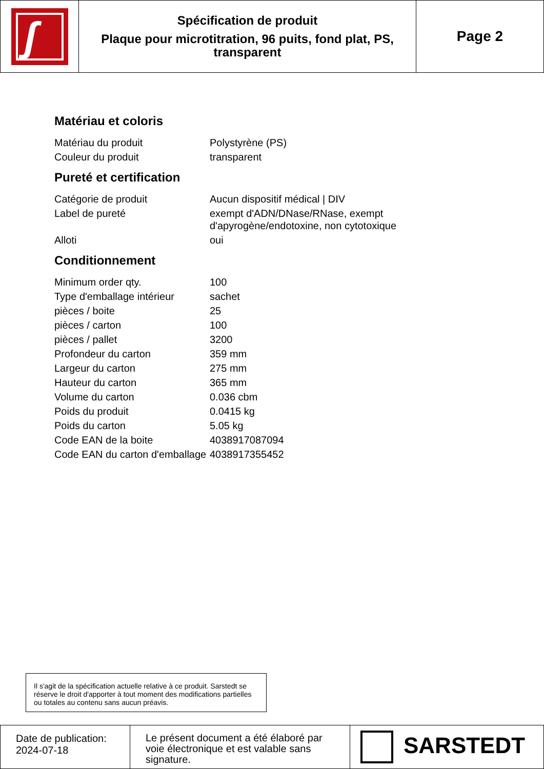| ʃ | Spécification de produit Plaque pour microtitration, 96 puits, fond plat, PS, transparent | Page 2 |
Matériau et coloris
| Matériau du produit | Polystyrène (PS) |
| Couleur du produit | transparent |
Pureté et certification
| Catégorie de produit | Aucun dispositif médical / DIV |
| Label de pureté | exempt d'ADN/DNase/RNase, exempt d'apyrogène/endotoxine, non cytotoxique |
| Alloti | oui |
Conditionnement
| Minimum order qty. | 100 |
| Type d'emballage intérieur | sachet |
| pièces / boite | 25 |
| pièces / carton | 100 |
| pièces / pallet | 3200 |
| Profondeur du carton | 359 mm |
| Largeur du carton | 275 mm |
| Hauteur du carton | 365 mm |
| Volume du carton | 0.036 cbm |
| Poids du produit | 0.0415 kg |
| Poids du carton | 5.05 kg |
| Code EAN de la boite | 4038917087094 |
| Code EAN du carton d'emballage | 4038917355452 |
Il s'agit de la spécification actuelle relative à ce produit. Sarstedt se réserve le droit d'apporter à tout moment des modifications partielles ou totales au contenu sans aucun préavis.
| Date de publication: 2024-07-18 | Le présent document a été élaboré par voie électronique et est valable sans signature. | SARSTEDT |